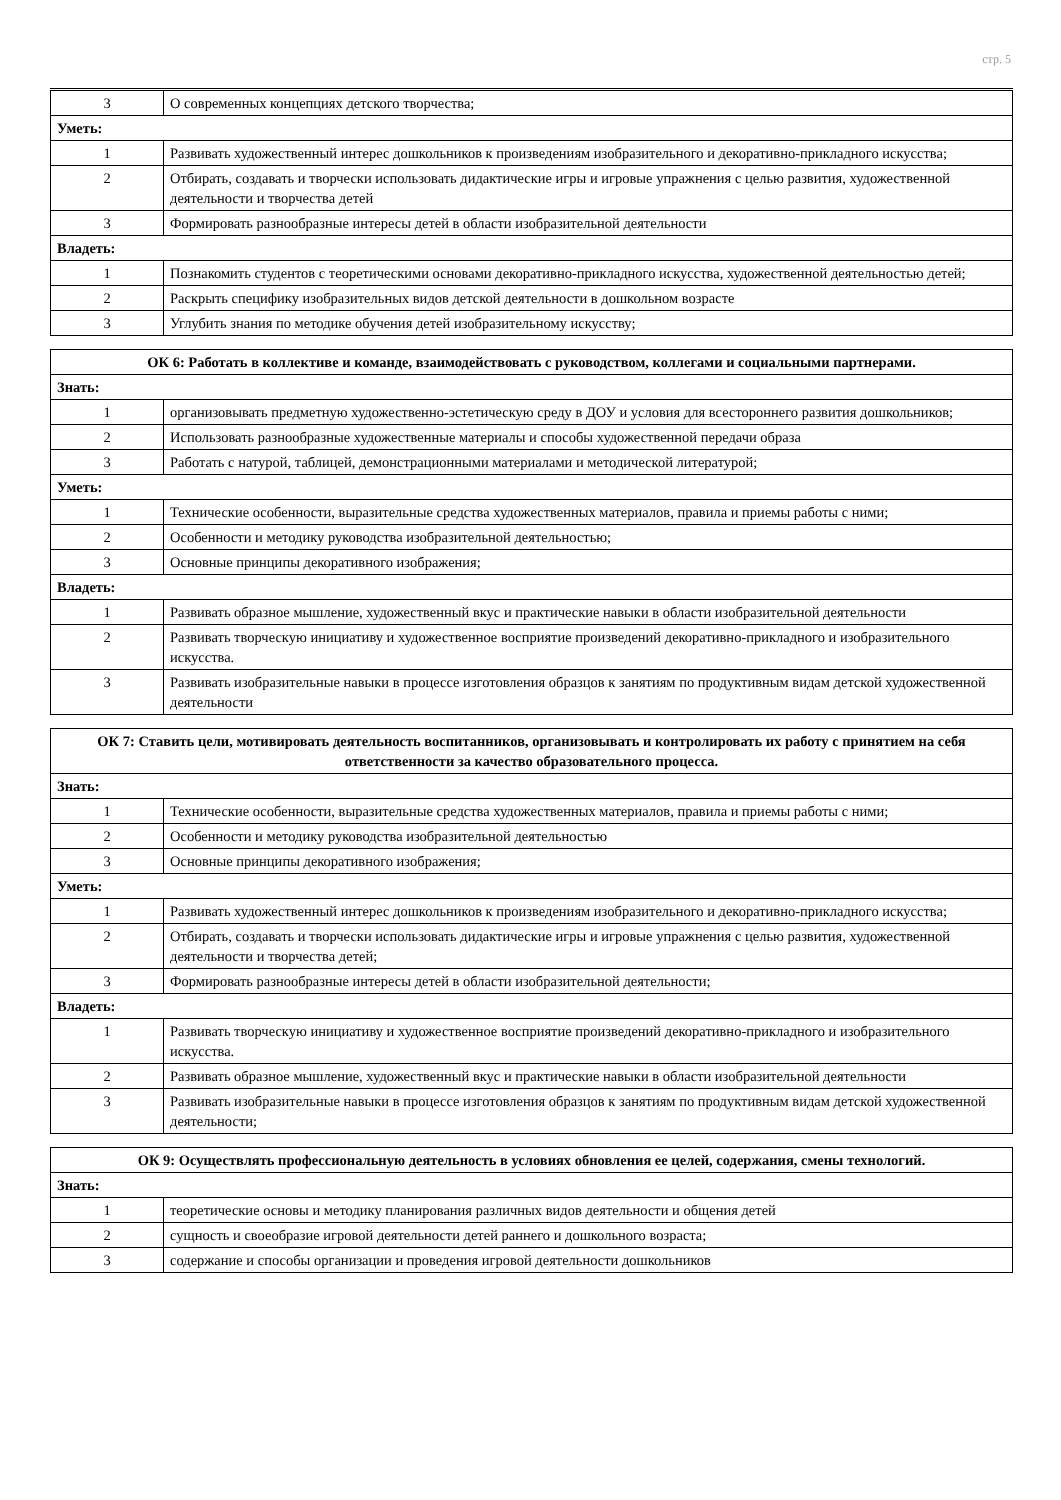стр. 5
| 3 | О современных концепциях детского творчества; |
| Уметь: | |
| 1 | Развивать художественный интерес дошкольников к произведениям изобразительного и декоративно-прикладного искусства; |
| 2 | Отбирать, создавать и творчески использовать дидактические игры и игровые упражнения с целью развития, художественной деятельности и творчества детей |
| 3 | Формировать разнообразные интересы детей в области изобразительной деятельности |
| Владеть: | |
| 1 | Познакомить студентов с теоретическими основами декоративно-прикладного искусства, художественной деятельностью детей; |
| 2 | Раскрыть специфику изобразительных видов детской деятельности в дошкольном возрасте |
| 3 | Углубить знания по методике обучения детей изобразительному искусству; |
| ОК 6: Работать в коллективе и команде, взаимодействовать с руководством, коллегами и социальными партнерами. | |
| --- | --- |
| Знать: | |
| 1 | организовывать предметную художественно-эстетическую среду в ДОУ и условия для всестороннего развития дошкольников; |
| 2 | Использовать разнообразные художественные материалы и способы художественной передачи образа |
| 3 | Работать с натурой, таблицей, демонстрационными материалами и методической литературой; |
| Уметь: | |
| 1 | Технические особенности, выразительные средства художественных материалов, правила и приемы работы с ними; |
| 2 | Особенности и методику руководства изобразительной деятельностью; |
| 3 | Основные принципы декоративного изображения; |
| Владеть: | |
| 1 | Развивать образное мышление, художественный вкус и практические навыки в области изобразительной деятельности |
| 2 | Развивать творческую инициативу и художественное восприятие произведений декоративно-прикладного и изобразительного искусства. |
| 3 | Развивать изобразительные навыки в процессе изготовления образцов к занятиям по продуктивным видам детской художественной деятельности |
| ОК 7: Ставить цели, мотивировать деятельность воспитанников, организовывать и контролировать их работу с принятием на себя ответственности за качество образовательного процесса. | |
| --- | --- |
| Знать: | |
| 1 | Технические особенности, выразительные средства художественных материалов, правила и приемы работы с ними; |
| 2 | Особенности и методику руководства изобразительной деятельностью |
| 3 | Основные принципы декоративного изображения; |
| Уметь: | |
| 1 | Развивать художественный интерес дошкольников к произведениям изобразительного и декоративно-прикладного искусства; |
| 2 | Отбирать, создавать и творчески использовать дидактические игры и игровые упражнения с целью развития, художественной деятельности и творчества детей; |
| 3 | Формировать разнообразные интересы детей в области изобразительной деятельности; |
| Владеть: | |
| 1 | Развивать творческую инициативу и художественное восприятие произведений декоративно-прикладного и изобразительного искусства. |
| 2 | Развивать образное мышление, художественный вкус и практические навыки в области изобразительной деятельности |
| 3 | Развивать изобразительные навыки в процессе изготовления образцов к занятиям по продуктивным видам детской художественной деятельности; |
| ОК 9: Осуществлять профессиональную деятельность в условиях обновления ее целей, содержания, смены технологий. | |
| --- | --- |
| Знать: | |
| 1 | теоретические основы и методику планирования различных видов деятельности и общения детей |
| 2 | сущность и своеобразие игровой деятельности детей раннего и дошкольного возраста; |
| 3 | содержание и способы организации и проведения игровой деятельности дошкольников |